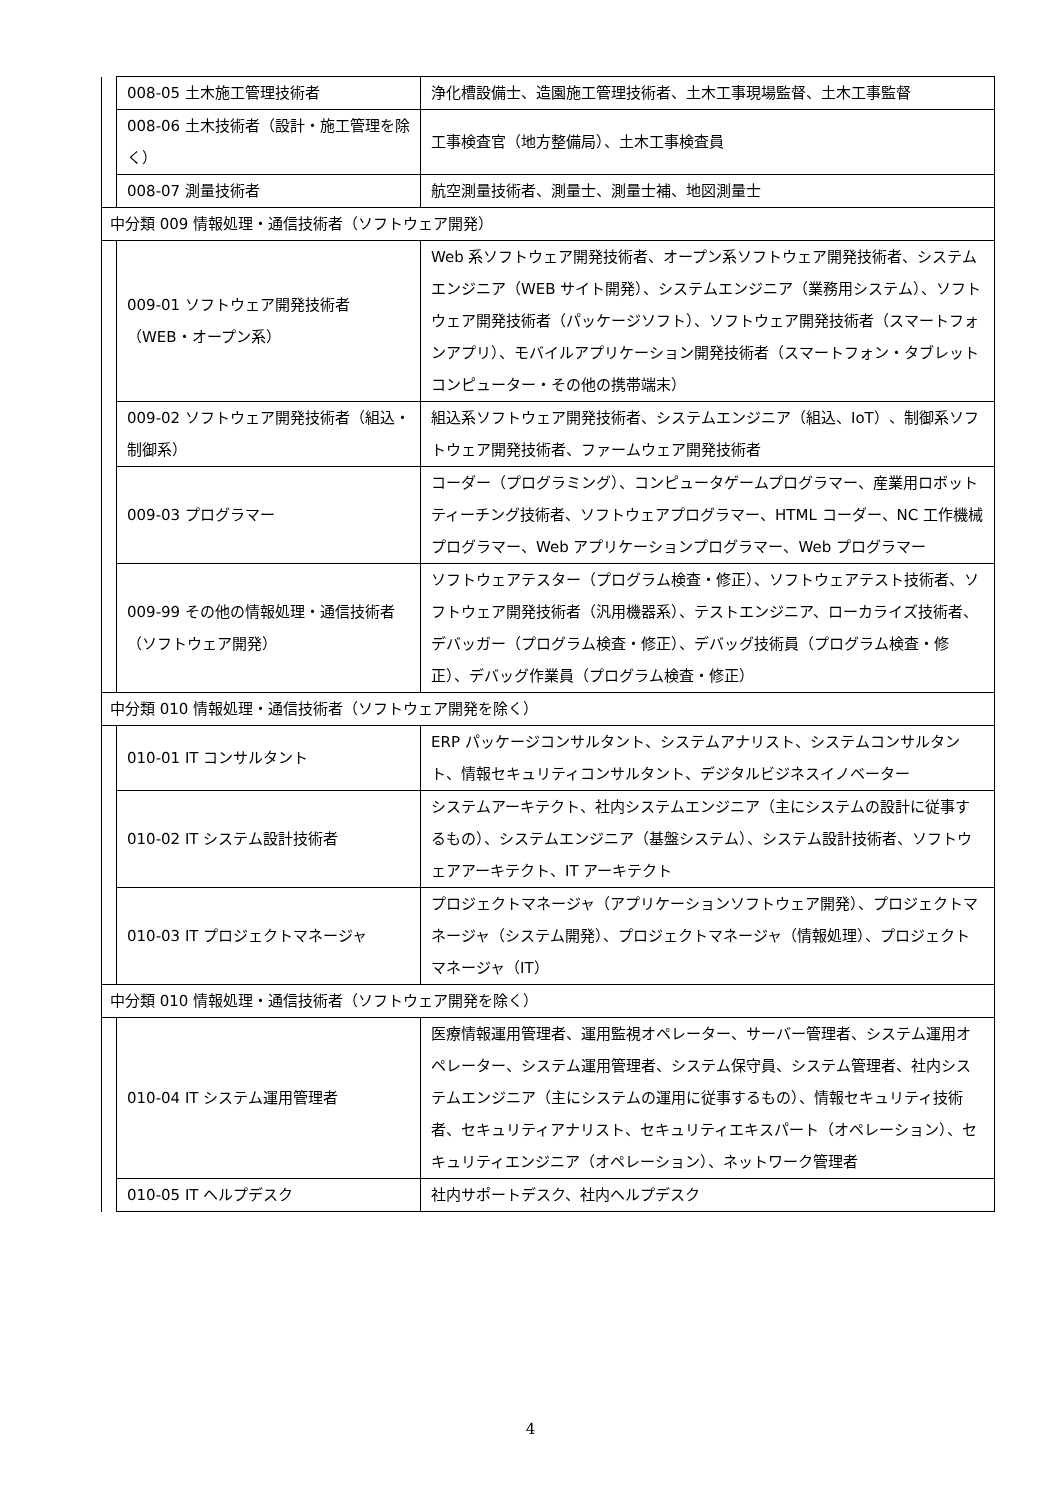| | 008-05 土木施工管理技術者 | 浄化槽設備士、造園施工管理技術者、土木工事現場監督、土木工事監督 |
| | 008-06 土木技術者（設計・施工管理を除く） | 工事検査官（地方整備局）、土木工事検査員 |
| | 008-07 測量技術者 | 航空測量技術者、測量士、測量士補、地図測量士 |
| 中分類 009 情報処理・通信技術者（ソフトウェア開発） | | |
| | 009-01 ソフトウェア開発技術者（WEB・オープン系） | Web 系ソフトウェア開発技術者、オープン系ソフトウェア開発技術者、システムエンジニア（WEB サイト開発）、システムエンジニア（業務用システム）、ソフトウェア開発技術者（パッケージソフト）、ソフトウェア開発技術者（スマートフォンアプリ）、モバイルアプリケーション開発技術者（スマートフォン・タブレットコンピューター・その他の携帯端末） |
| | 009-02 ソフトウェア開発技術者（組込・制御系） | 組込系ソフトウェア開発技術者、システムエンジニア（組込、IoT）、制御系ソフトウェア開発技術者、ファームウェア開発技術者 |
| | 009-03 プログラマー | コーダー（プログラミング）、コンピュータゲームプログラマー、産業用ロボットティーチング技術者、ソフトウェアプログラマー、HTML コーダー、NC 工作機械プログラマー、Web アプリケーションプログラマー、Web プログラマー |
| | 009-99 その他の情報処理・通信技術者（ソフトウェア開発） | ソフトウェアテスター（プログラム検査・修正）、ソフトウェアテスト技術者、ソフトウェア開発技術者（汎用機器系）、テストエンジニア、ローカライズ技術者、デバッガー（プログラム検査・修正）、デバッグ技術員（プログラム検査・修正）、デバッグ作業員（プログラム検査・修正） |
| 中分類 010 情報処理・通信技術者（ソフトウェア開発を除く） | | |
| | 010-01 IT コンサルタント | ERP パッケージコンサルタント、システムアナリスト、システムコンサルタント、情報セキュリティコンサルタント、デジタルビジネスイノベーター |
| | 010-02 IT システム設計技術者 | システムアーキテクト、社内システムエンジニア（主にシステムの設計に従事するもの）、システムエンジニア（基盤システム）、システム設計技術者、ソフトウェアアーキテクト、IT アーキテクト |
| | 010-03 IT プロジェクトマネージャ | プロジェクトマネージャ（アプリケーションソフトウェア開発）、プロジェクトマネージャ（システム開発）、プロジェクトマネージャ（情報処理）、プロジェクトマネージャ（IT） |
| 中分類 010 情報処理・通信技術者（ソフトウェア開発を除く） | | |
| | 010-04 IT システム運用管理者 | 医療情報運用管理者、運用監視オペレーター、サーバー管理者、システム運用オペレーター、システム運用管理者、システム保守員、システム管理者、社内システムエンジニア（主にシステムの運用に従事するもの）、情報セキュリティ技術者、セキュリティアナリスト、セキュリティエキスパート（オペレーション）、セキュリティエンジニア（オペレーション）、ネットワーク管理者 |
| | 010-05 IT ヘルプデスク | 社内サポートデスク、社内ヘルプデスク |
4